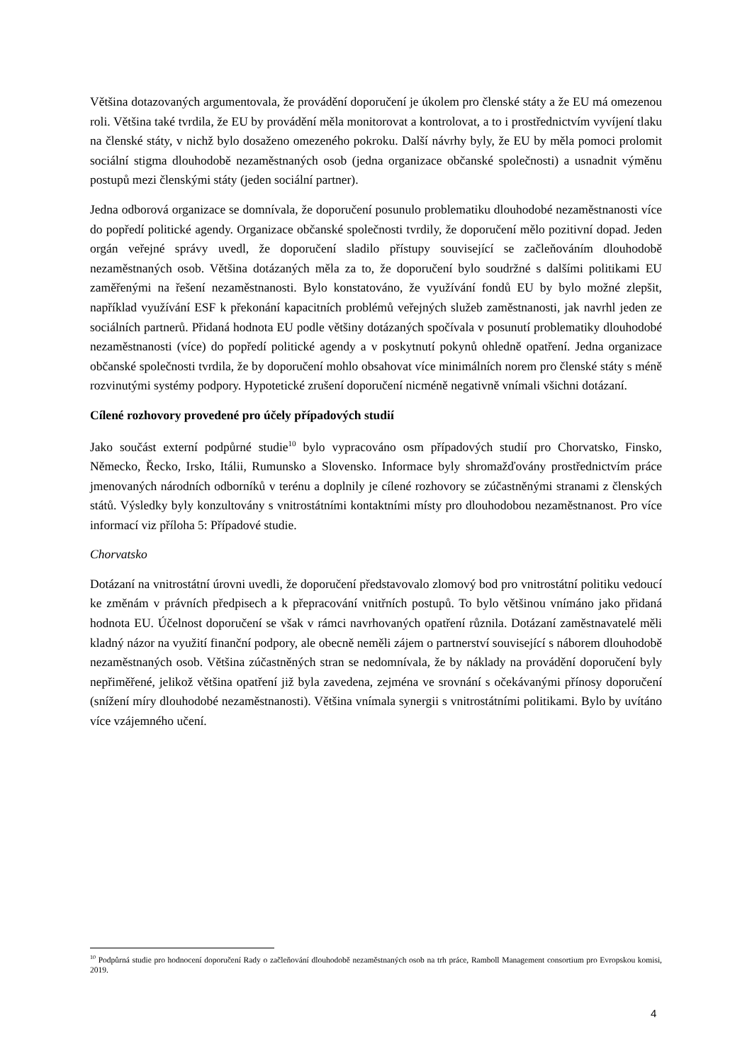Většina dotazovaných argumentovala, že provádění doporučení je úkolem pro členské státy a že EU má omezenou roli. Většina také tvrdila, že EU by provádění měla monitorovat a kontrolovat, a to i prostřednictvím vyvíjení tlaku na členské státy, v nichž bylo dosaženo omezeného pokroku. Další návrhy byly, že EU by měla pomoci prolomit sociální stigma dlouhodobě nezaměstnaných osob (jedna organizace občanské společnosti) a usnadnit výměnu postupů mezi členskými státy (jeden sociální partner).
Jedna odborová organizace se domnívala, že doporučení posunulo problematiku dlouhodobé nezaměstnanosti více do popředí politické agendy. Organizace občanské společnosti tvrdily, že doporučení mělo pozitivní dopad. Jeden orgán veřejné správy uvedl, že doporučení sladilo přístupy související se začleňováním dlouhodobě nezaměstnaných osob. Většina dotázaných měla za to, že doporučení bylo soudržné s dalšími politikami EU zaměřenými na řešení nezaměstnanosti. Bylo konstatováno, že využívání fondů EU by bylo možné zlepšit, například využívání ESF k překonání kapacitních problémů veřejných služeb zaměstnanosti, jak navrhl jeden ze sociálních partnerů. Přidaná hodnota EU podle většiny dotázaných spočívala v posunutí problematiky dlouhodobé nezaměstnanosti (více) do popředí politické agendy a v poskytnutí pokynů ohledně opatření. Jedna organizace občanské společnosti tvrdila, že by doporučení mohlo obsahovat více minimálních norem pro členské státy s méně rozvinutými systémy podpory. Hypotetické zrušení doporučení nicméně negativně vnímali všichni dotázaní.
Cílené rozhovory provedené pro účely případových studií
Jako součást externí podpůrné studie<sup>10</sup> bylo vypracováno osm případových studií pro Chorvatsko, Finsko, Německo, Řecko, Irsko, Itálii, Rumunsko a Slovensko. Informace byly shromažďovány prostřednictvím práce jmenovaných národních odborníků v terénu a doplnily je cílené rozhovory se zúčastněnými stranami z členských států. Výsledky byly konzultovány s vnitrostátními kontaktními místy pro dlouhodobou nezaměstnanost. Pro více informací viz příloha 5: Případové studie.
Chorvatsko
Dotázaní na vnitrostátní úrovni uvedli, že doporučení představovalo zlomový bod pro vnitrostátní politiku vedoucí ke změnám v právních předpisech a k přepracování vnitřních postupů. To bylo většinou vnímáno jako přidaná hodnota EU. Účelnost doporučení se však v rámci navrhovaných opatření různila. Dotázaní zaměstnavatelé měli kladný názor na využití finanční podpory, ale obecně neměli zájem o partnerství související s náborem dlouhodobě nezaměstnaných osob. Většina zúčastněných stran se nedomnívala, že by náklady na provádění doporučení byly nepřiměřené, jelikož většina opatření již byla zavedena, zejména ve srovnání s očekávanými přínosy doporučení (snížení míry dlouhodobé nezaměstnanosti). Většina vnímala synergii s vnitrostátními politikami. Bylo by uvítáno více vzájemného učení.
<sup>10</sup> Podpůrná studie pro hodnocení doporučení Rady o začleňování dlouhodobě nezaměstnaných osob na trh práce, Ramboll Management consortium pro Evropskou komisi, 2019.
4